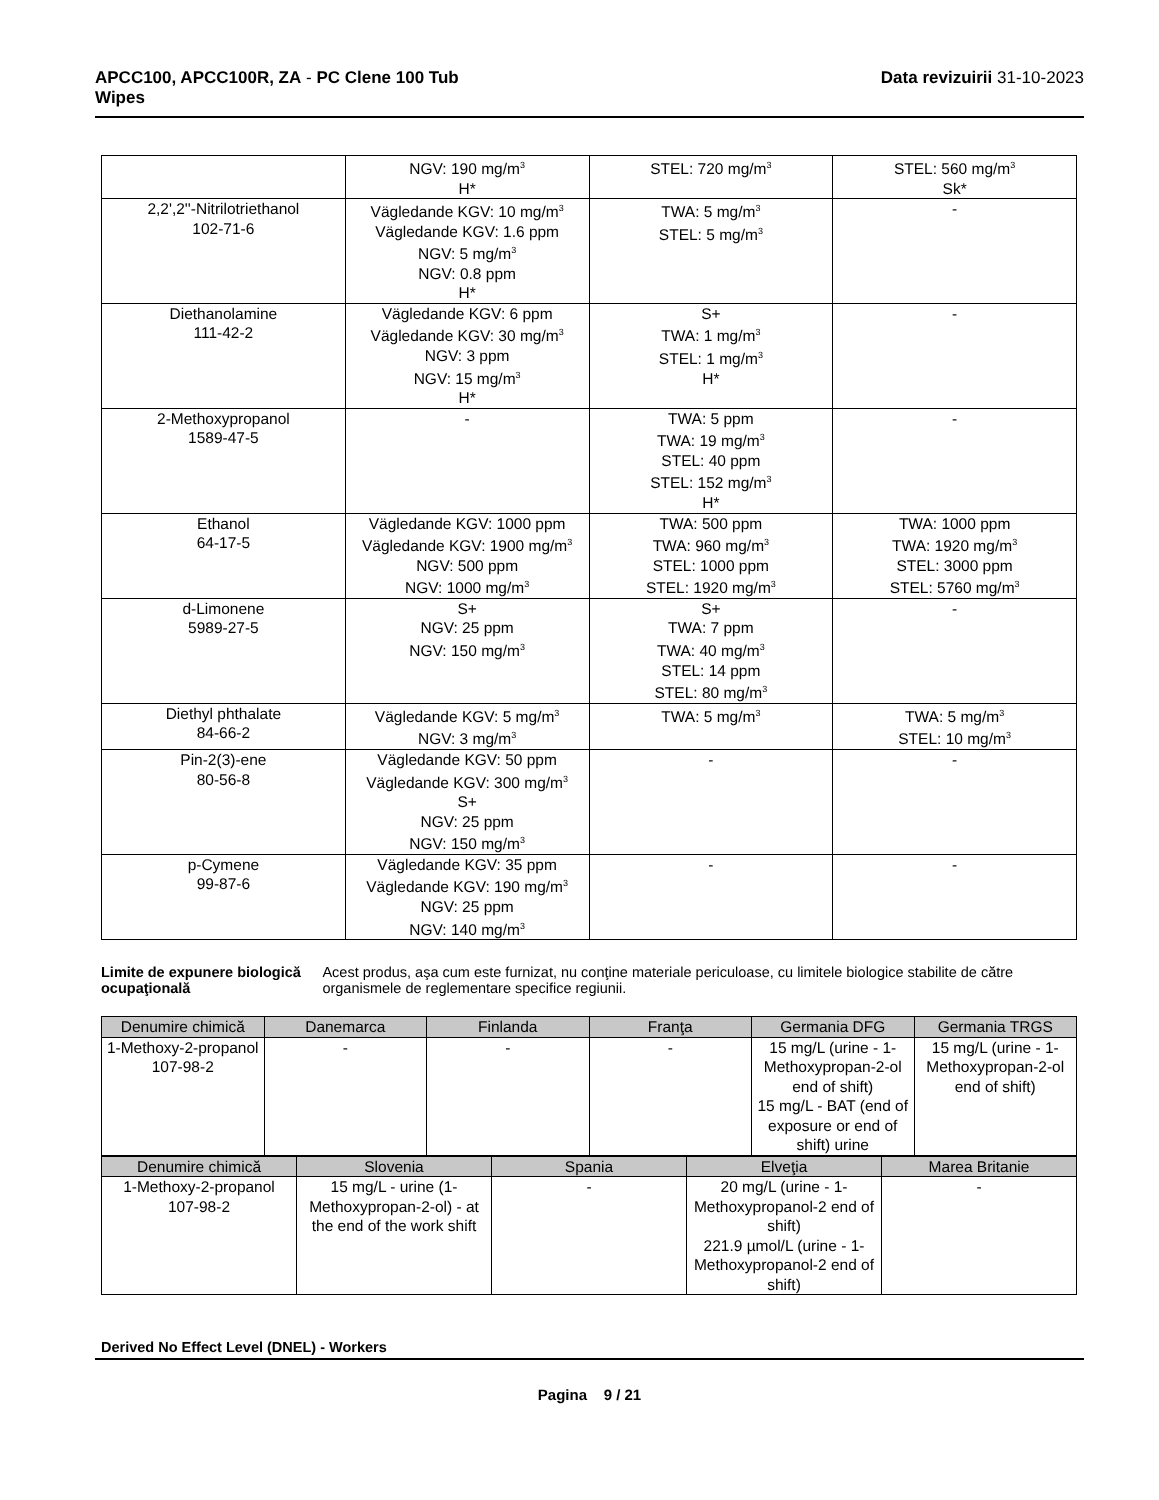APCC100, APCC100R, ZA - PC Clene 100 Tub
Wipes
Data revizuirii 31-10-2023
| | NGV: 190 mg/m<sup>3</sup> H* | STEL: 720 mg/m<sup>3</sup> | STEL: 560 mg/m<sup>3</sup> Sk* |
| 2,2',2''-Nitrilotriethanol 102-71-6 | Vägledande KGV: 10 mg/m<sup>3</sup> Vägledande KGV: 1.6 ppm NGV: 5 mg/m<sup>3</sup> NGV: 0.8 ppm H* | TWA: 5 mg/m<sup>3</sup> STEL: 5 mg/m<sup>3</sup> | - |
| Diethanolamine 111-42-2 | Vägledande KGV: 6 ppm Vägledande KGV: 30 mg/m<sup>3</sup> NGV: 3 ppm NGV: 15 mg/m<sup>3</sup> H* | S+ TWA: 1 mg/m<sup>3</sup> STEL: 1 mg/m<sup>3</sup> H* | - |
| 2-Methoxypropanol 1589-47-5 | - | TWA: 5 ppm TWA: 19 mg/m<sup>3</sup> STEL: 40 ppm STEL: 152 mg/m<sup>3</sup> H* | - |
| Ethanol 64-17-5 | Vägledande KGV: 1000 ppm Vägledande KGV: 1900 mg/m<sup>3</sup> NGV: 500 ppm NGV: 1000 mg/m<sup>3</sup> | TWA: 500 ppm TWA: 960 mg/m<sup>3</sup> STEL: 1000 ppm STEL: 1920 mg/m<sup>3</sup> | TWA: 1000 ppm TWA: 1920 mg/m<sup>3</sup> STEL: 3000 ppm STEL: 5760 mg/m<sup>3</sup> |
| d-Limonene 5989-27-5 | S+ NGV: 25 ppm NGV: 150 mg/m<sup>3</sup> | S+ TWA: 7 ppm TWA: 40 mg/m<sup>3</sup> STEL: 14 ppm STEL: 80 mg/m<sup>3</sup> | - |
| Diethyl phthalate 84-66-2 | Vägledande KGV: 5 mg/m<sup>3</sup> NGV: 3 mg/m<sup>3</sup> | TWA: 5 mg/m<sup>3</sup> | TWA: 5 mg/m<sup>3</sup> STEL: 10 mg/m<sup>3</sup> |
| Pin-2(3)-ene 80-56-8 | Vägledande KGV: 50 ppm Vägledande KGV: 300 mg/m<sup>3</sup> S+ NGV: 25 ppm NGV: 150 mg/m<sup>3</sup> | - | - |
| p-Cymene 99-87-6 | Vägledande KGV: 35 ppm Vägledande KGV: 190 mg/m<sup>3</sup> NGV: 25 ppm NGV: 140 mg/m<sup>3</sup> | - | - |
Limite de expunere biologică ocupaţională
Acest produs, aşa cum este furnizat, nu conţine materiale periculoase, cu limitele biologice stabilite de către organismele de reglementare specifice regiunii.
| Denumire chimică | Danemarca | Finlanda | Franţa | Germania DFG | Germania TRGS |
| --- | --- | --- | --- | --- | --- |
| 1-Methoxy-2-propanol 107-98-2 | - | - | - | 15 mg/L (urine - 1-Methoxypropan-2-ol end of shift) 15 mg/L - BAT (end of exposure or end of shift) urine | 15 mg/L (urine - 1-Methoxypropan-2-ol end of shift) |
| Denumire chimică | Slovenia | Spania | Elveţia | Marea Britanie |
| --- | --- | --- | --- | --- |
| 1-Methoxy-2-propanol 107-98-2 | 15 mg/L - urine (1-Methoxypropan-2-ol) - at the end of the work shift | - | 20 mg/L (urine - 1-Methoxypropanol-2 end of shift) 221.9 µmol/L (urine - 1-Methoxypropanol-2 end of shift) | - |
Derived No Effect Level (DNEL) - Workers
Pagina 9 / 21